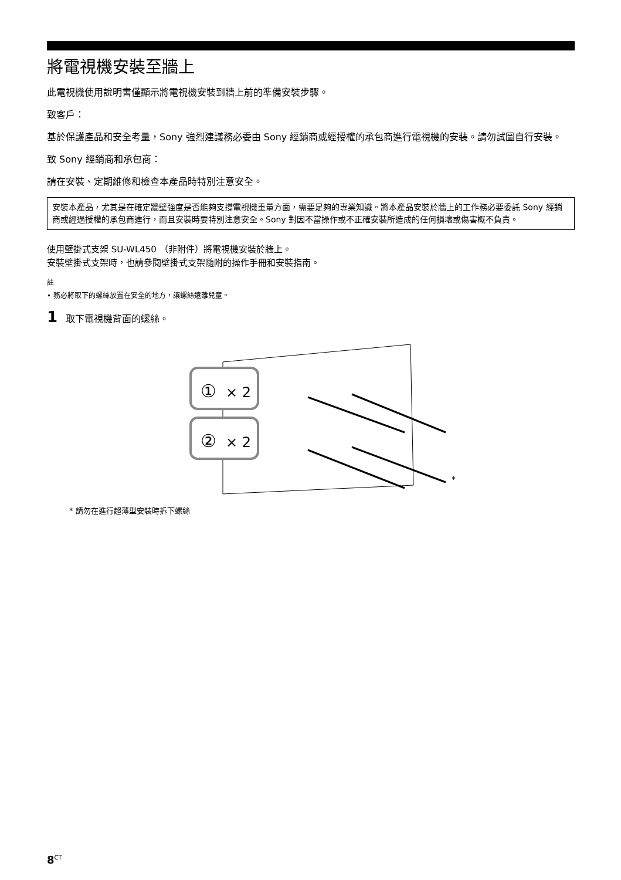將電視機安裝至牆上
此電視機使用說明書僅顯示將電視機安裝到牆上前的準備安裝步驟。
致客戶：
基於保護產品和安全考量，Sony 強烈建議務必委由 Sony 經銷商或經授權的承包商進行電視機的安裝。請勿試圖自行安裝。
致 Sony 經銷商和承包商：
請在安裝、定期維修和檢查本產品時特別注意安全。
安裝本產品，尤其是在確定牆壁強度是否能夠支撐電視機重量方面，需要足夠的專業知識。將本產品安裝於牆上的工作務必要委託 Sony 經銷商或經過授權的承包商進行，而且安裝時要特別注意安全。Sony 對因不當操作或不正確安裝所造成的任何損壞或傷害概不負責。
使用壁掛式支架 SU-WL450 （非附件）將電視機安裝於牆上。
安裝壁掛式支架時，也請參閱壁掛式支架隨附的操作手冊和安裝指南。
註
• 務必將取下的螺絲放置在安全的地方，讓螺絲遠離兒童。
1 取下電視機背面的螺絲。
①
× 2
②
× 2
*
* 請勿在進行超薄型安裝時拆下螺絲
8<sup>CT</sup>